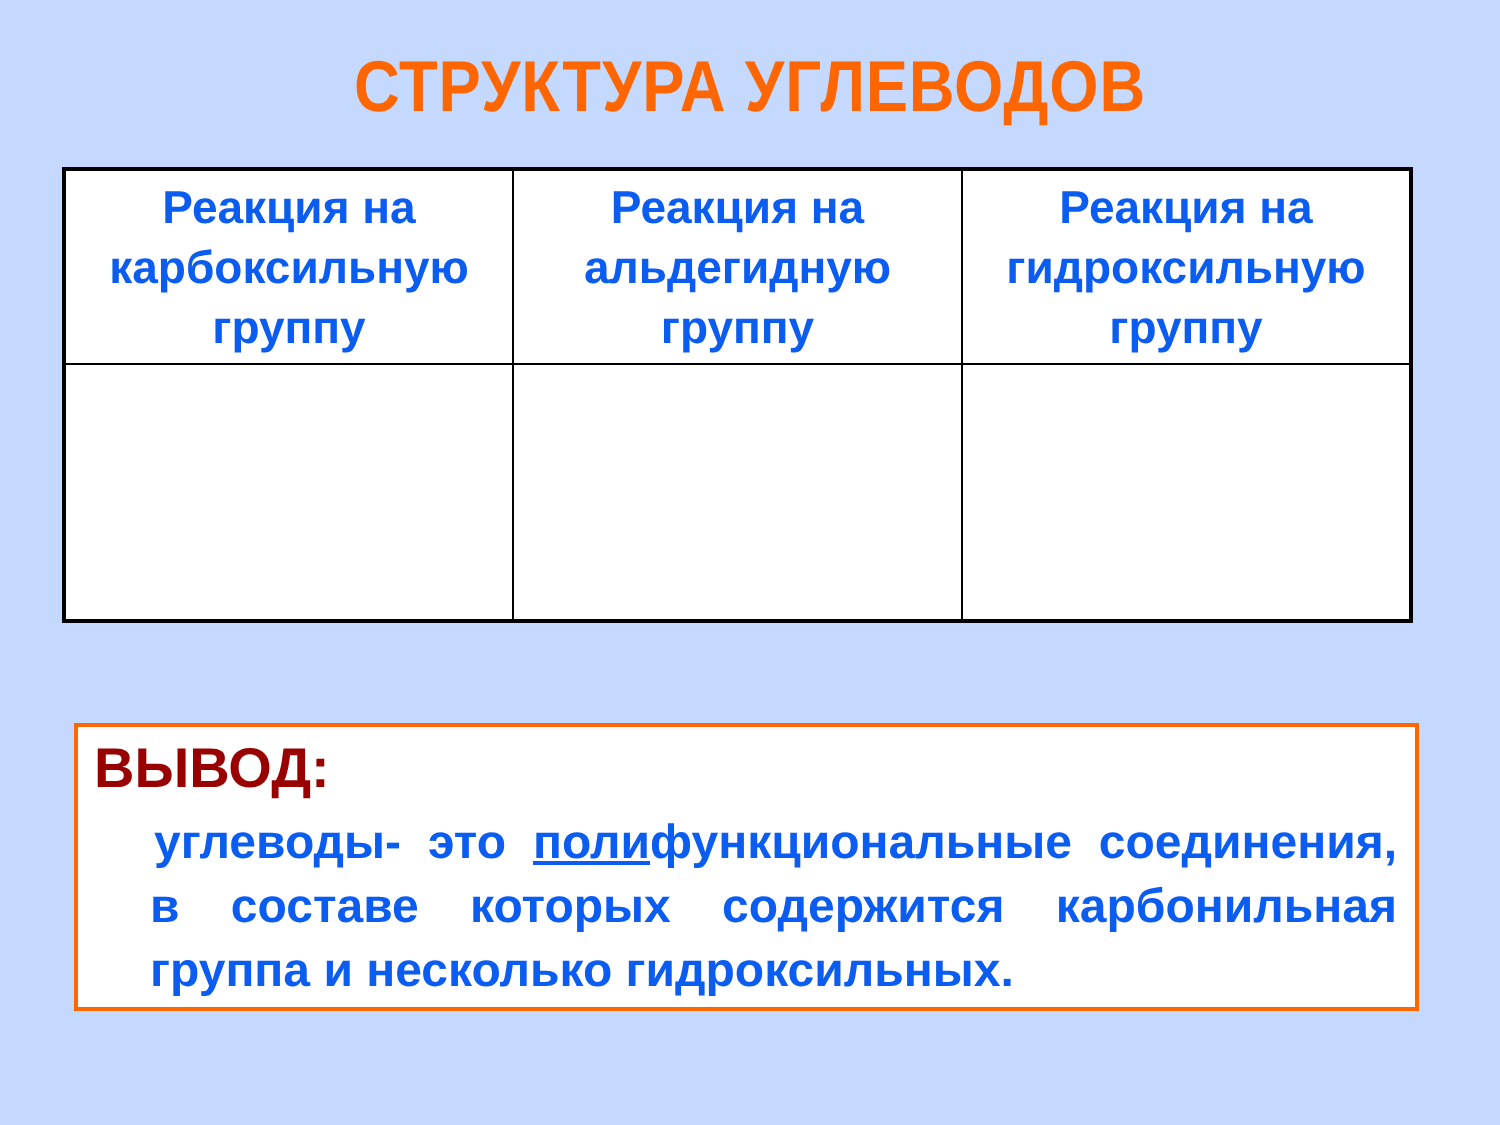СТРУКТУРА УГЛЕВОДОВ
| Реакция на карбоксильную группу | Реакция на альдегидную группу | Реакция на гидроксильную группу |
| --- | --- | --- |
ВЫВОД:
углеводы- это полифункциональные соединения, в составе которых содержится карбонильная группа и несколько гидроксильных.